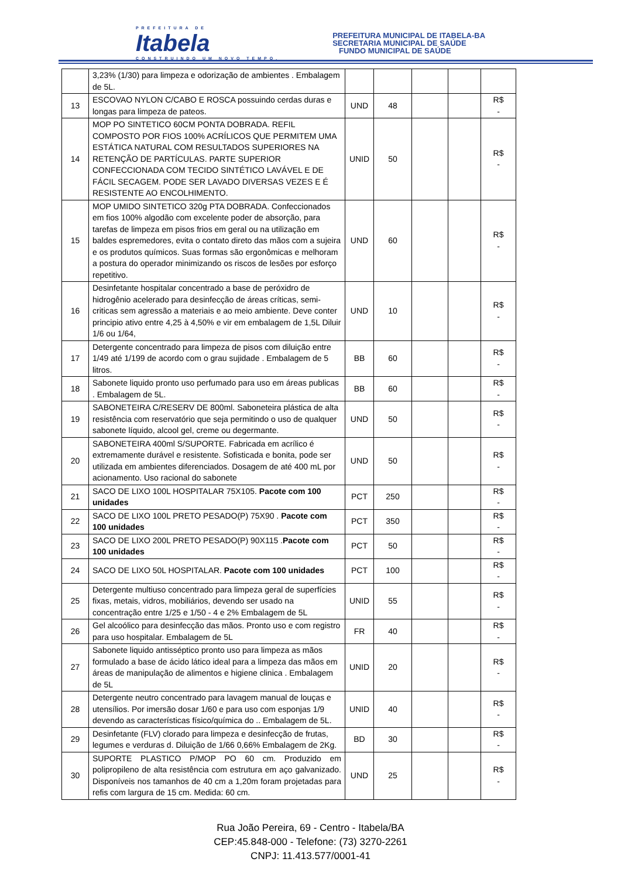PREFEITURA DE
Itabela
CONSTRUINDO UM NOVO TEMPO.
PREFEITURA MUNICIPAL DE ITABELA-BA
SECRETARIA MUNICIPAL DE SAÚDE
FUNDO MUNICIPAL DE SAÚDE
| | 3,23% (1/30) para limpeza e odorização de ambientes . Embalagem de 5L. | | | | | |
| 13 | ESCOVAO NYLON C/CABO E ROSCA possuindo cerdas duras e longas para limpeza de pateos. | UND | 48 | | | R$ - |
| 14 | MOP PO SINTETICO 60CM PONTA DOBRADA. REFIL COMPOSTO POR FIOS 100% ACRÍLICOS QUE PERMITEM UMA ESTÁTICA NATURAL COM RESULTADOS SUPERIORES NA RETENÇÃO DE PARTÍCULAS. PARTE SUPERIOR CONFECCIONADA COM TECIDO SINTÉTICO LAVÁVEL E DE FÁCIL SECAGEM. PODE SER LAVADO DIVERSAS VEZES E É RESISTENTE AO ENCOLHIMENTO. | UNID | 50 | | | R$ - |
| 15 | MOP UMIDO SINTETICO 320g PTA DOBRADA. Confeccionados em fios 100% algodão com excelente poder de absorção, para tarefas de limpeza em pisos frios em geral ou na utilização em baldes espremedores, evita o contato direto das mãos com a sujeira e os produtos químicos. Suas formas são ergonômicas e melhoram a postura do operador minimizando os riscos de lesões por esforço repetitivo. | UND | 60 | | | R$ - |
| 16 | Desinfetante hospitalar concentrado a base de peróxidro de hidrogênio acelerado para desinfecção de áreas críticas, semi-criticas sem agressão a materiais e ao meio ambiente. Deve conter principio ativo entre 4,25 à 4,50% e vir em embalagem de 1,5L Diluir 1/6 ou 1/64, | UND | 10 | | | R$ - |
| 17 | Detergente concentrado para limpeza de pisos com diluição entre 1/49 até 1/199 de acordo com o grau sujidade . Embalagem de 5 litros. | BB | 60 | | | R$ - |
| 18 | Sabonete liquido pronto uso perfumado para uso em áreas publicas . Embalagem de 5L. | BB | 60 | | | R$ - |
| 19 | SABONETEIRA C/RESERV DE 800ml. Saboneteira plástica de alta resistência com reservatório que seja permitindo o uso de qualquer sabonete líquido, alcool gel, creme ou degermante. | UND | 50 | | | R$ - |
| 20 | SABONETEIRA 400ml S/SUPORTE. Fabricada em acrílico é extremamente durável e resistente. Sofisticada e bonita, pode ser utilizada em ambientes diferenciados. Dosagem de até 400 mL por acionamento. Uso racional do sabonete | UND | 50 | | | R$ - |
| 21 | SACO DE LIXO 100L HOSPITALAR 75X105. Pacote com 100 unidades | PCT | 250 | | | R$ - |
| 22 | SACO DE LIXO 100L PRETO PESADO(P) 75X90 . Pacote com 100 unidades | PCT | 350 | | | R$ - |
| 23 | SACO DE LIXO 200L PRETO PESADO(P) 90X115 . Pacote com 100 unidades | PCT | 50 | | | R$ - |
| 24 | SACO DE LIXO 50L HOSPITALAR. Pacote com 100 unidades | PCT | 100 | | | R$ - |
| 25 | Detergente multiuso concentrado para limpeza geral de superfícies fixas, metais, vidros, mobiliários, devendo ser usado na concentração entre 1/25 e 1/50 - 4 e 2% Embalagem de 5L | UNID | 55 | | | R$ - |
| 26 | Gel alcoólico para desinfecção das mãos. Pronto uso e com registro para uso hospitalar. Embalagem de 5L | FR | 40 | | | R$ - |
| 27 | Sabonete liquido antisséptico pronto uso para limpeza as mãos formulado a base de ácido lático ideal para a limpeza das mãos em áreas de manipulação de alimentos e higiene clinica . Embalagem de 5L | UNID | 20 | | | R$ - |
| 28 | Detergente neutro concentrado para lavagem manual de louças e utensílios. Por imersão dosar 1/60 e para uso com esponjas 1/9 devendo as características físico/química do .. Embalagem de 5L. | UNID | 40 | | | R$ - |
| 29 | Desinfetante (FLV) clorado para limpeza e desinfecção de frutas, legumes e verduras d. Diluição de 1/66 0,66% Embalagem de 2Kg. | BD | 30 | | | R$ - |
| 30 | SUPORTE PLASTICO P/MOP PO 60 cm. Produzido em polipropileno de alta resistência com estrutura em aço galvanizado. Disponíveis nos tamanhos de 40 cm a 1,20m foram projetadas para refis com largura de 15 cm. Medida: 60 cm. | UND | 25 | | | R$ - |
Rua João Pereira, 69 - Centro - Itabela/BA
CEP:45.848-000 - Telefone: (73) 3270-2261
CNPJ: 11.413.577/0001-41